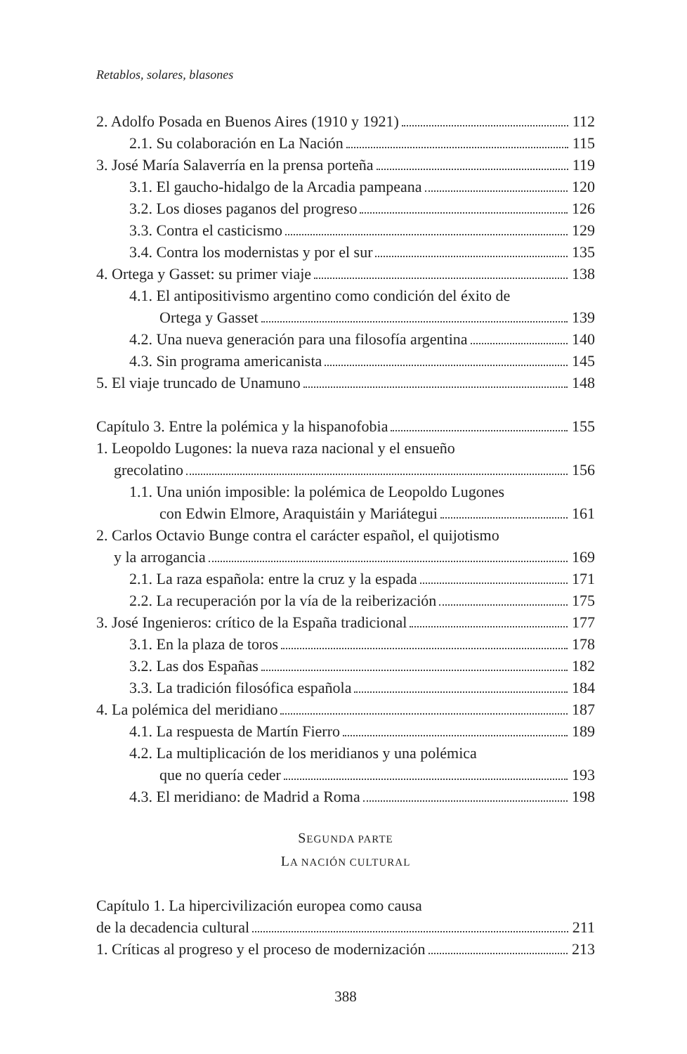Retablos, solares, blasones
2. Adolfo Posada en Buenos Aires (1910 y 1921) 112
2.1. Su colaboración en La Nación 115
3. José María Salaverría en la prensa porteña 119
3.1. El gaucho-hidalgo de la Arcadia pampeana 120
3.2. Los dioses paganos del progreso 126
3.3. Contra el casticismo 129
3.4. Contra los modernistas y por el sur 135
4. Ortega y Gasset: su primer viaje 138
4.1. El antipositivismo argentino como condición del éxito de
Ortega y Gasset 139
4.2. Una nueva generación para una filosofía argentina 140
4.3. Sin programa americanista 145
5. El viaje truncado de Unamuno 148
Capítulo 3. Entre la polémica y la hispanofobia 155
1. Leopoldo Lugones: la nueva raza nacional y el ensueño
grecolatino 156
1.1. Una unión imposible: la polémica de Leopoldo Lugones
con Edwin Elmore, Araquistáin y Mariátegui 161
2. Carlos Octavio Bunge contra el carácter español, el quijotismo
y la arrogancia 169
2.1. La raza española: entre la cruz y la espada 171
2.2. La recuperación por la vía de la reiberización 175
3. José Ingenieros: crítico de la España tradicional 177
3.1. En la plaza de toros 178
3.2. Las dos Españas 182
3.3. La tradición filosófica española 184
4. La polémica del meridiano 187
4.1. La respuesta de Martín Fierro 189
4.2. La multiplicación de los meridianos y una polémica
que no quería ceder 193
4.3. El meridiano: de Madrid a Roma 198
SEGUNDA PARTE
LA NACIÓN CULTURAL
Capítulo 1. La hipercivilización europea como causa
de la decadencia cultural 211
1. Críticas al progreso y el proceso de modernización 213
388